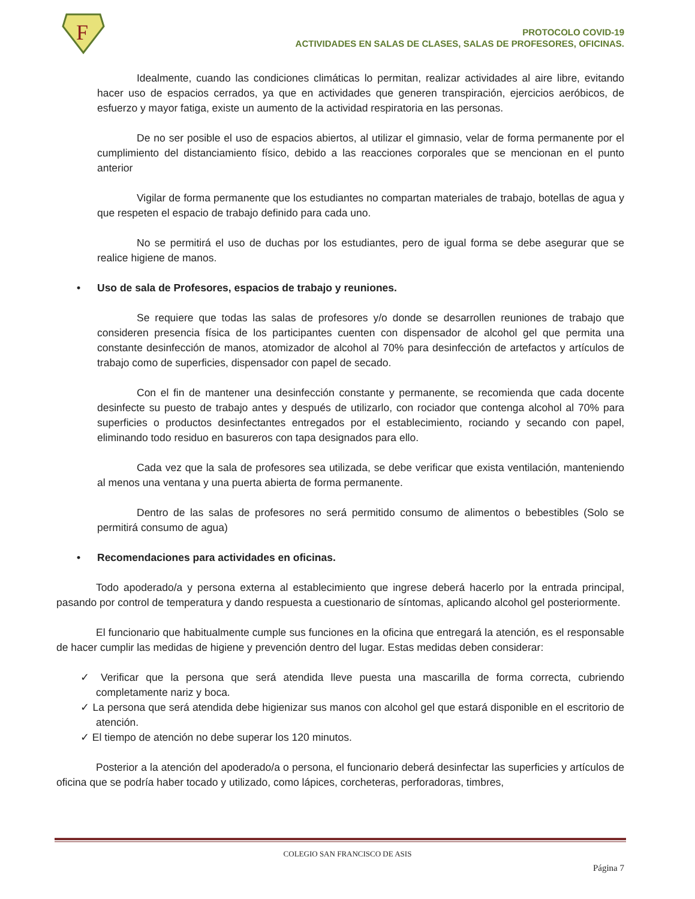F
PROTOCOLO COVID-19
ACTIVIDADES EN SALAS DE CLASES, SALAS DE PROFESORES, OFICINAS.
Idealmente, cuando las condiciones climáticas lo permitan, realizar actividades al aire libre, evitando hacer uso de espacios cerrados, ya que en actividades que generen transpiración, ejercicios aeróbicos, de esfuerzo y mayor fatiga, existe un aumento de la actividad respiratoria en las personas.
De no ser posible el uso de espacios abiertos, al utilizar el gimnasio, velar de forma permanente por el cumplimiento del distanciamiento físico, debido a las reacciones corporales que se mencionan en el punto anterior
Vigilar de forma permanente que los estudiantes no compartan materiales de trabajo, botellas de agua y que respeten el espacio de trabajo definido para cada uno.
No se permitirá el uso de duchas por los estudiantes, pero de igual forma se debe asegurar que se realice higiene de manos.
• Uso de sala de Profesores, espacios de trabajo y reuniones.
Se requiere que todas las salas de profesores y/o donde se desarrollen reuniones de trabajo que consideren presencia física de los participantes cuenten con dispensador de alcohol gel que permita una constante desinfección de manos, atomizador de alcohol al 70% para desinfección de artefactos y artículos de trabajo como de superficies, dispensador con papel de secado.
Con el fin de mantener una desinfección constante y permanente, se recomienda que cada docente desinfecte su puesto de trabajo antes y después de utilizarlo, con rociador que contenga alcohol al 70% para superficies o productos desinfectantes entregados por el establecimiento, rociando y secando con papel, eliminando todo residuo en basureros con tapa designados para ello.
Cada vez que la sala de profesores sea utilizada, se debe verificar que exista ventilación, manteniendo al menos una ventana y una puerta abierta de forma permanente.
Dentro de las salas de profesores no será permitido consumo de alimentos o bebestibles (Solo se permitirá consumo de agua)
• Recomendaciones para actividades en oficinas.
Todo apoderado/a y persona externa al establecimiento que ingrese deberá hacerlo por la entrada principal, pasando por control de temperatura y dando respuesta a cuestionario de síntomas, aplicando alcohol gel posteriormente.
El funcionario que habitualmente cumple sus funciones en la oficina que entregará la atención, es el responsable de hacer cumplir las medidas de higiene y prevención dentro del lugar. Estas medidas deben considerar:
✓ Verificar que la persona que será atendida lleve puesta una mascarilla de forma correcta, cubriendo completamente nariz y boca.
✓ La persona que será atendida debe higienizar sus manos con alcohol gel que estará disponible en el escritorio de atención.
✓ El tiempo de atención no debe superar los 120 minutos.
Posterior a la atención del apoderado/a o persona, el funcionario deberá desinfectar las superficies y artículos de oficina que se podría haber tocado y utilizado, como lápices, corcheteras, perforadoras, timbres,
COLEGIO SAN FRANCISCO DE ASIS
Página 7